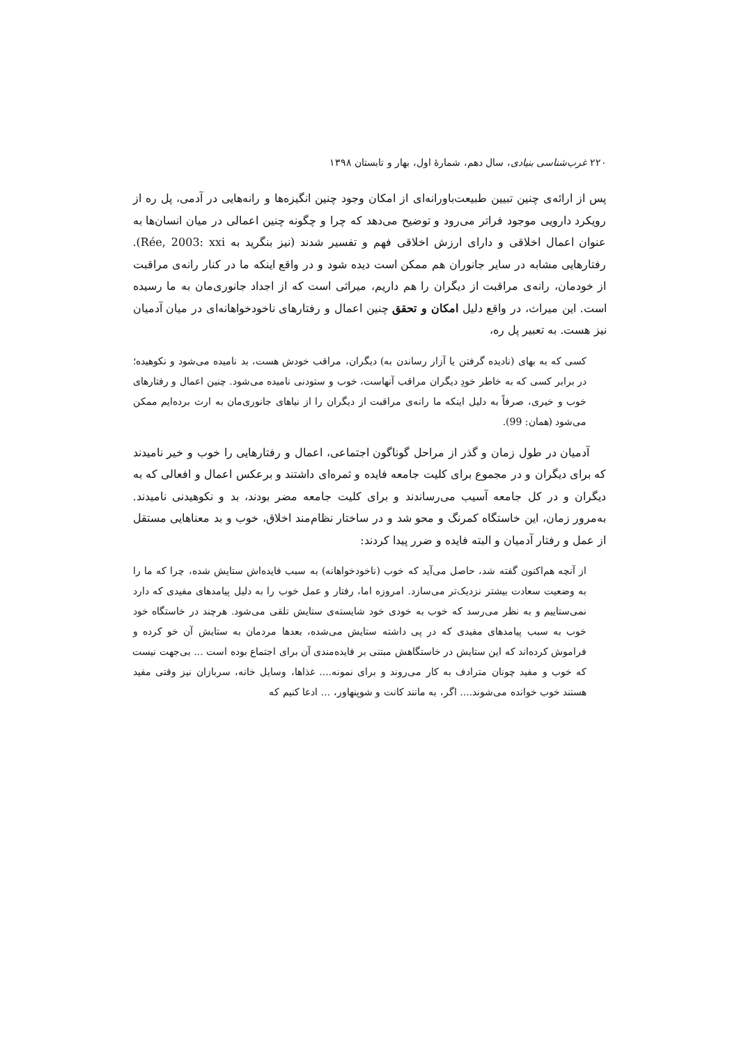۲۲۰ غرب‌شناسی بنیادی، سال دهم، شمارهٔ اول، بهار و تابستان ۱۳۹۸
پس از ارائه‌ی چنین تبیین طبیعت‌باورانه‌ای از امکان وجود چنین انگیزه‌ها و رانه‌هایی در آدمی، پل ره از رویکرد دارویی موجود فراتر می‌رود و توضیح می‌دهد که چرا و چگونه چنین اعمالی در میان انسان‌ها به عنوان اعمال اخلاقی و دارای ارزش اخلاقی فهم و تفسیر شدند (نیز بنگرید به Rée, 2003: xxi). رفتارهایی مشابه در سایر جانوران هم ممکن است دیده شود و در واقع اینکه ما در کنار رانه‌ی مراقبت از خودمان، رانه‌ی مراقبت از دیگران را هم داریم، میراثی است که از اجداد جانوری‌مان به ما رسیده است. این میراث، در واقع دلیل امکان و تحقق چنین اعمال و رفتارهای ناخودخواهانه‌ای در میان آدمیان نیز هست. به تعبیر پل ره،
کسی که به بهای (نادیده گرفتن یا آزار رساندن به) دیگران، مراقب خودش هست، بد نامیده می‌شود و نکوهیده؛ در برابر کسی که به خاطر خودِ دیگران مراقب آنهاست، خوب و ستودنی نامیده می‌شود. چنین اعمال و رفتارهای خوب و خیری، صرفاً به دلیل اینکه ما رانه‌ی مراقبت از دیگران را از نیاهای جانوری‌مان به ارث برده‌ایم ممکن می‌شود (همان: 99).
آدمیان در طول زمان و گذر از مراحل گوناگون اجتماعی، اعمال و رفتارهایی را خوب و خیر نامیدند که برای دیگران و در مجموع برای کلیت جامعه فایده و ثمره‌ای داشتند و برعکس اعمال و افعالی که به دیگران و در کل جامعه آسیب می‌رساندند و برای کلیت جامعه مضر بودند، بد و نکوهیدنی نامیدند. به‌مرور زمان، این خاستگاه کمرنگ و محو شد و در ساختار نظام‌مند اخلاق، خوب و بد معناهایی مستقل از عمل و رفتار آدمیان و البته فایده و ضرر پیدا کردند:
از آنچه هم‌اکنون گفته شد، حاصل می‌آید که خوب (ناخودخواهانه) به سبب فایده‌اش ستایش شده، چرا که ما را به وضعیت سعادت بیشتر نزدیک‌تر می‌سازد. امروزه اما، رفتار و عمل خوب را به دلیل پیامدهای مفیدی که دارد نمی‌ستاییم و به نظر می‌رسد که خوب به خودی خود شایسته‌ی ستایش تلقی می‌شود. هرچند در خاستگاه خود خوب به سبب پیامدهای مفیدی که در پی داشته ستایش می‌شده، بعدها مردمان به ستایش آن خو کرده و فراموش کرده‌اند که این ستایش در خاستگاهش مبتنی بر فایده‌مندی آن برای اجتماع بوده است ... بی‌جهت نیست که خوب و مفید چونان مترادف به کار می‌روند و برای نمونه.... غذاها، وسایل خانه، سربازان نیز وقتی مفید هستند خوب خوانده می‌شوند.... اگر، به مانند کانت و شوپنهاور، ... ادعا کنیم که